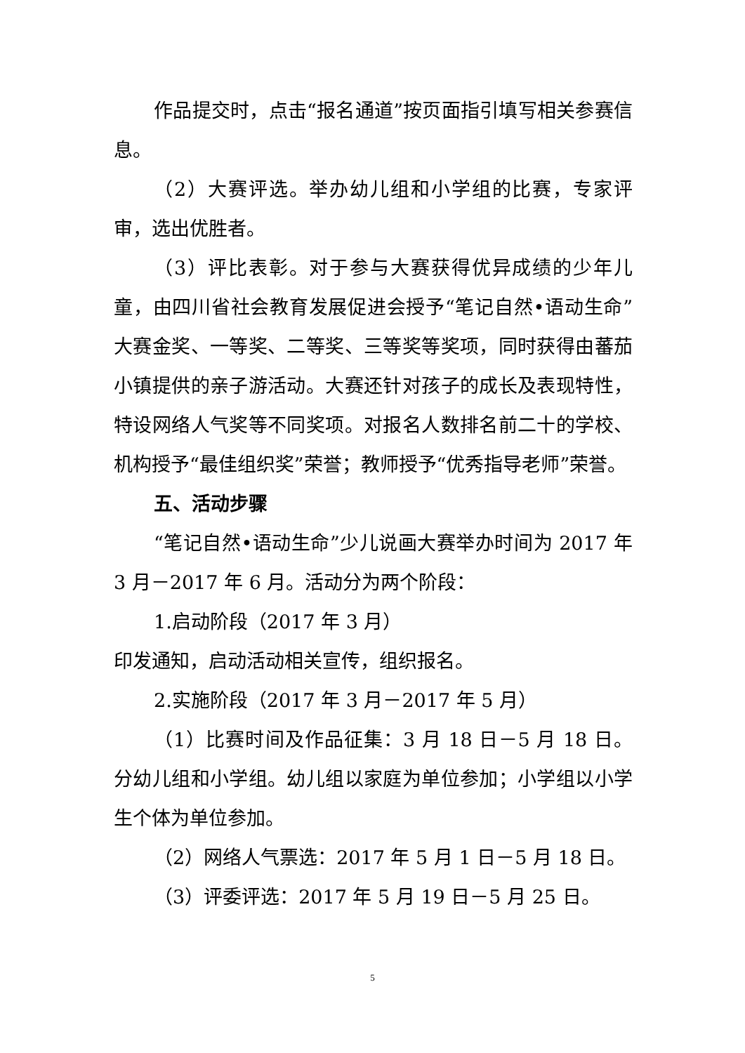作品提交时，点击“报名通道”按页面指引填写相关参赛信息。
（2）大赛评选。举办幼儿组和小学组的比赛，专家评审，选出优胜者。
（3）评比表彰。对于参与大赛获得优异成绩的少年儿童，由四川省社会教育发展促进会授予“笔记自然•语动生命”大赛金奖、一等奖、二等奖、三等奖等奖项，同时获得由蕃茄小镇提供的亲子游活动。大赛还针对孩子的成长及表现特性，特设网络人气奖等不同奖项。对报名人数排名前二十的学校、机构授予“最佳组织奖”荣誉；教师授予“优秀指导老师”荣誉。
五、活动步骤
“笔记自然•语动生命”少儿说画大赛举办时间为 2017 年 3 月－2017 年 6 月。活动分为两个阶段：
1.启动阶段（2017 年 3 月）
印发通知，启动活动相关宣传，组织报名。
2.实施阶段（2017 年 3 月－2017 年 5 月）
（1）比赛时间及作品征集：3 月 18 日－5 月 18 日。分幼儿组和小学组。幼儿组以家庭为单位参加；小学组以小学生个体为单位参加。
（2）网络人气票选：2017 年 5 月 1 日－5 月 18 日。
（3）评委评选：2017 年 5 月 19 日－5 月 25 日。
5